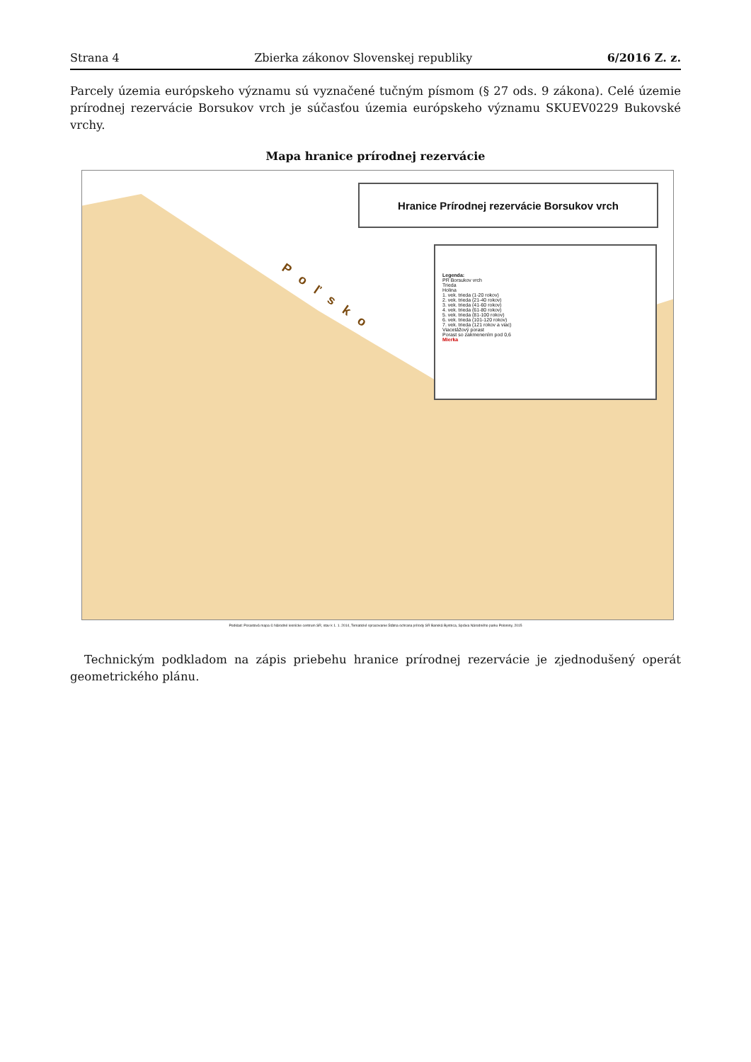Strana 4 Zbierka zákonov Slovenskej republiky 6/2016 Z. z.
Parcely územia európskeho významu sú vyznačené tučným písmom (§ 27 ods. 9 zákona). Celé územie prírodnej rezervácie Borsukov vrch je súčasťou územia európskeho významu SKUEV0229 Bukovské vrchy.
Mapa hranice prírodnej rezervácie
Poľsko
Hranice Prírodnej rezervácie Borsukov vrch
Legenda:
PR Borsukov vrch
Trieda
Holina
1. vek. trieda (1-20 rokov)
2. vek. trieda (21-40 rokov)
3. vek. trieda (41-60 rokov)
4. vek. trieda (61-80 rokov)
5. vek. trieda (81-100 rokov)
6. vek. trieda (101-120 rokov)
7. vek. trieda (121 rokov a viac)
Viacetážový porast
Porast so zakmenením pod 0,6
Mierka
Podklad: Porastová mapa © Národné lesnícke centrum SR, stav k 1. 1. 2014, Tematické spracovanie Štátna ochrana prírody SR Banská Bystrica, Správa Národného parku Poloniny, 2015
Technickým podkladom na zápis priebehu hranice prírodnej rezervácie je zjednodušený operát geometrického plánu.